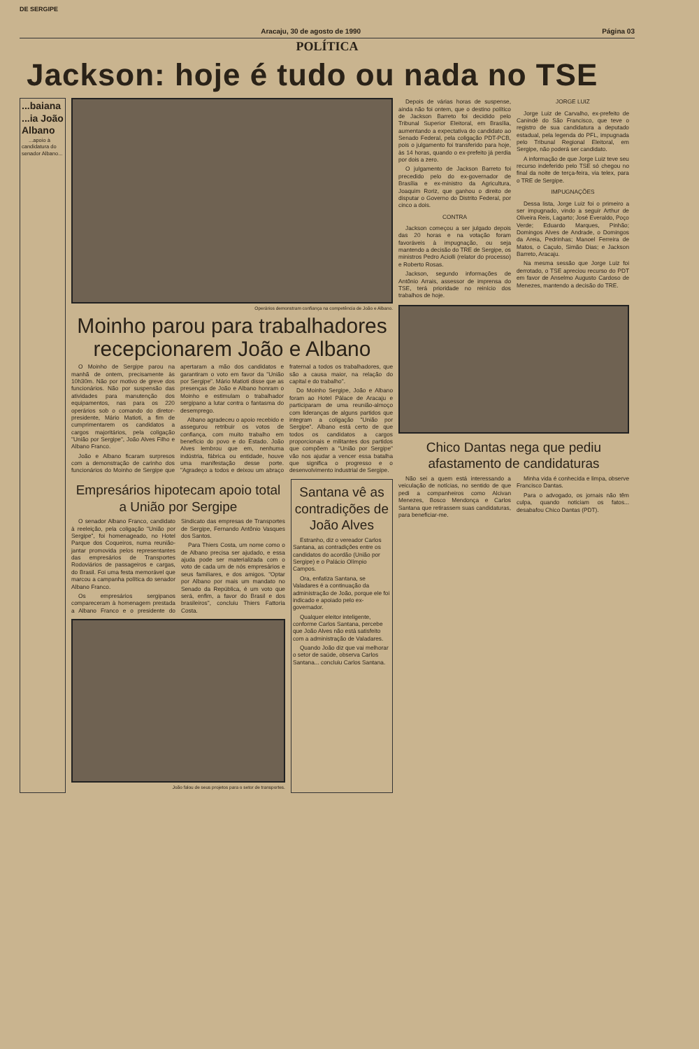DE SERGIPE
Aracaju, 30 de agosto de 1990 Página 03
POLÍTICA
Jackson: hoje é tudo ou nada no TSE
...baiana ...ia João Albano
...apoio à candidatura do senador Albano...
Operários demonstram confiança na competência de João e Albano.
Moinho parou para trabalhadores recepcionarem João e Albano
O Moinho de Sergipe parou na manhã de ontem, precisamente às 10h30m. Não por motivo de greve dos funcionários. Não por suspensão das atividades para manutenção dos equipamentos, nas para os 220 operários sob o comando do diretor-presidente, Mário Matioti, a fim de cumprimentarem os candidatos a cargos majoritários, pela coligação "União por Sergipe", João Alves Filho e Albano Franco.
João e Albano ficaram surpresos com a demonstração de carinho dos funcionários do Moinho de Sergipe que apertaram a mão dos candidatos e garantiram o voto em favor da "União por Sergipe". Mário Matioti disse que as presenças de João e Albano honram o Moinho e estimulam o trabalhador sergipano a lutar contra o fantasma do desemprego.
Albano agradeceu o apoio recebido e assegurou retribuir os votos de confiança, com muito trabalho em benefício do povo e do Estado. João Alves lembrou que em, nenhuma indústria, fábrica ou entidade, houve uma manifestação desse porte. "Agradeço a todos e deixou um abraço fraternal a todos os trabalhadores, que são a causa maior, na relação do capital e do trabalho".
Do Moinho Sergipe, João e Albano foram ao Hotel Pálace de Aracaju e participaram de uma reunião-almoço com lideranças de alguns partidos que integram a coligação "União por Sergipe". Albano está certo de que todos os candidatos a cargos proporcionais e militantes dos partidos que compõem a "União por Sergipe" vão nos ajudar a vencer essa batalha que significa o progresso e o desenvolvimento industrial de Sergipe.
Empresários hipotecam apoio total a União por Sergipe
O senador Albano Franco, candidato à reeleição, pela coligação "União por Sergipe", foi homenageado, no Hotel Parque dos Coqueiros, numa reunião-jantar promovida pelos representantes das empresários de Transportes Rodoviários de passageiros e cargas, do Brasil. Foi uma festa memorável que marcou a campanha política do senador Albano Franco.
Os empresários sergipanos compareceram à homenagem prestada a Albano Franco e o presidente do Sindicato das empresas de Transportes de Sergipe, Fernando Antônio Vasques dos Santos.
Para Thiers Costa, um nome como o de Albano precisa ser ajudado, e essa ajuda pode ser materializada com o voto de cada um de nós empresários e seus familiares, e dos amigos. "Optar por Albano por mais um mandato no Senado da República, é um voto que será, enfim, a favor do Brasil e dos brasileiros", concluiu Thiers Fattoria Costa.
João falou de seus projetos para o setor de transportes.
Santana vê as contradições de João Alves
Estranho, diz o vereador Carlos Santana, as contradições entre os candidatos do acordão (União por Sergipe) e o Palácio Olímpio Campos.
Ora, enfatiza Santana, se Valadares é a continuação da administração de João, porque ele foi indicado e apoiado pelo ex-governador.
Qualquer eleitor inteligente, conforme Carlos Santana, percebe que João Alves não está satisfeito com a administração de Valadares.
Quando João diz que vai melhorar o setor de saúde, observa Carlos Santana... concluiu Carlos Santana.
Depois de várias horas de suspense, ainda não foi ontem, que o destino político de Jackson Barreto foi decidido pelo Tribunal Superior Eleitoral, em Brasília, aumentando a expectativa do candidato ao Senado Federal, pela coligação PDT-PCB, pois o julgamento foi transferido para hoje, às 14 horas, quando o ex-prefeito já perdia por dois a zero.
O julgamento de Jackson Barreto foi precedido pelo do ex-governador de Brasília e ex-ministro da Agricultura, Joaquim Roriz, que ganhou o direito de disputar o Governo do Distrito Federal, por cinco a dois.
CONTRA
Jackson começou a ser julgado depois das 20 horas e na votação foram favoráveis à impugnação, ou seja mantendo a decisão do TRE de Sergipe, os ministros Pedro Aciolli (relator do processo) e Roberto Rosas.
Jackson, segundo informações de Antônio Arrais, assessor de imprensa do TSE, terá prioridade no reinício dos trabalhos de hoje.
JORGE LUIZ
Jorge Luiz de Carvalho, ex-prefeito de Canindé do São Francisco, que teve o registro de sua candidatura a deputado estadual, pela legenda do PFL, impugnada pelo Tribunal Regional Eleitoral, em Sergipe, não poderá ser candidato.
A informação de que Jorge Luiz teve seu recurso indeferido pelo TSE só chegou no final da noite de terça-feira, via telex, para o TRE de Sergipe.
IMPUGNAÇÕES
Dessa lista, Jorge Luiz foi o primeiro a ser impugnado, vindo a seguir Arthur de Oliveira Reis, Lagarto; José Everaldo, Poço Verde; Eduardo Marques, Pinhão; Domingos Alves de Andrade, o Domingos da Areia, Pedrinhas; Manoel Ferreira de Matos, o Caçulo, Simão Dias; e Jackson Barreto, Aracaju.
Na mesma sessão que Jorge Luiz foi derrotado, o TSE apreciou recurso do PDT em favor de Anselmo Augusto Cardoso de Menezes, mantendo a decisão do TRE.
Chico Dantas nega que pediu afastamento de candidaturas
Não sei a quem está interessando a veiculação de notícias, no sentido de que pedi a companheiros como Alcivan Menezes, Bosco Mendonça e Carlos Santana que retirassem suas candidaturas, para beneficiar-me.
Minha vida é conhecida e limpa, observe Francisco Dantas.
Para o advogado, os jornais não têm culpa, quando noticiam os fatos... desabafou Chico Dantas (PDT).